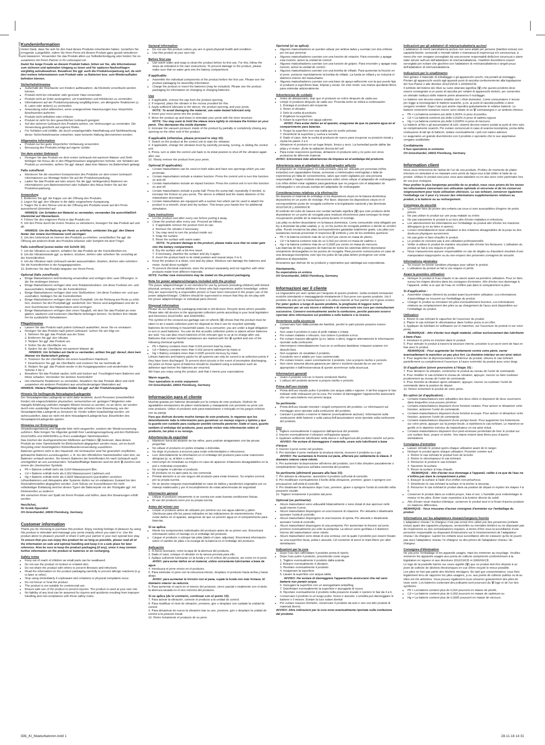1604-007-005
Kundeninformation
Vielen Dank, dass Sie sich für den Kauf dieses Produkts entschieden haben. Genießen Sie erregende Lustgefühle, indem Sie Ihren Penis mit diesem Produkt ganz gezielt stimulieren und massieren. Verwenden Sie das Produkt allein zur Selbstbefriedigung oder binden Sie es zusammen mit Ihrem Partner in Ihr Liebesspiel ein.
Damit Sie lange Freude an diesem Produkt haben, bitten wir Sie, alle Informationen zum sicheren und optimalen Umgang zu lesen und für späteres Nachschlagen sorgfältig aufzubewahren. Bewahren Sie ggf. auch die Produktverpackung auf, da sich dort weitere Informationen zum Produkt oder zu Batterien bzw. zum Wiederaufladen befinden können.
Sicherheitshinweise
Außerhalb der Reichweite von Kindern aufbewahren, da Kleinteile verschluckt werden können.
Produkt nicht bei erkrankter oder gereizter Haut verwenden.
Produkt nicht an Dritte weitergeben, um Krankheiten und Infektionen zu vermeiden.
Informationen auf der Produktverpackung sorgfältig lesen, um allergische Reaktionen (z. B. Latex oder andere) zu vermeiden.
Anwendung sofort abbrechen, wenn unangenehme Hautreizungen bzw. körperliche Beschwerden auftreten.
Produkt nicht tiefkühlen oder erhitzen.
Produkt ist nicht für den gewerblichen Gebrauch geeignet.
Auf den sicheren Gebrauch des Produkts achten, um Verletzungen zu vermeiden. Die Verwendung geschieht auf eigenes Risiko.
Für Schäden und Unfälle, die durch unsachgemäße Handhabung und Nichtbeachtung dieser Sicherheitshinweise entstehen, kann keinerlei Haftung übernommen werden.
Allgemeine Information
Produkt nur bei guter körperlicher Verfassung verwenden.
Benutzung des Produkts erfolgt auf eigene Gefahr.
Vor dem ersten Gebrauch
Reinigen Sie das Produkt vor dem ersten Gebrauch mit warmem Wasser und Seife. Befolgen Sie hierzu die in den Pflegehinweisen angegebenen Schritte. Um Schäden am Produkt zu vermeiden, achten Sie ggf. darauf, dass kein Wasser ins Batteriefach gelangt.
Falls zutreffend:
Montieren Sie die einzelnen Komponenten des Produkts vor dem ersten Gebrauch. Informationen zur Montage finden Sie auf der Produktverpackung.
Laden Sie das Produkt auf oder setzen Sie die (ggf. beiliegenden) Batterien ein. Informationen zum Batteriewechsel oder Aufladen des Akkus finden Sie auf der Produktverpackung.
Anwendung
1. Entfernen Sie ggf. die Kappe von der Öffnung des Produkts.
2. Legen Sie ggf. den Vibrator in die dafür vorgesehene Aussparung.
3. Tragen Sie in den Sleeve und an der Öffnung des Produkts sowie auf den Penis ausreichend Gleitmittel auf.
HINWEIS: Um Schäden am Material zu vermeiden, verwenden Sie ausschließlich Gleitmittel auf Wasserbasis.
4. Führen Sie den erigierten Penis in das Produkt ein.
5. Um den Penis durch die innere Struktur zu stimulieren, bewegen Sie das Produkt auf und ab.
HINWEIS: Um die Reibung am Penis zu erhöhen, umfassen Sie ggf. den Sleeve fester. Der innere Durchmesser wird verringert.
6. Um den Unterdruck im Inneren des Produkts zu erhöhen, verschließen Sie ggf. die Öffnung am anderen Ende des Produkts teilweise oder komplett mit dem Finger.
Falls zutreffend (sonst weiter mit Schritt 10):
7. Um die Vibration zu starten, schalten Sie das Produkt an der Kontrolleinheit ein.
8. Um die Vibrationsstufe ggf. zu ändern, drücken, drehen oder schieben Sie vorsichtig an der Kontrolleinheit.
9. Um die Vibration nach Gebrauch wieder auszuschalten, drücken, drehen oder schieben Sie die Kontrolleinheit in die Ausgangsposition.
10. Entfernen Sie das Produkt langsam von Ihrem Penis.
Optional (falls zutreffend):
Einige Masturbatoren sind beidseitig verwendbar und verfügen über zwei Öffnungen, in die Sie eindringen können.
Einige Masturbatoren verfügen über eine Rotationsfunktion. Um diese Funktion ein- und auszuschalten, betätigen Sie die Kontrolleinheit.
Einige Masturbatoren verfügen über eine Stoßfunktion. Um diese Funktion ein- und aus-zuschalten, betätigen Sie die Kontrolleinheit.
Einige Masturbatoren verfügen über einen Pumpball. Um die Reibung am Penis zu erhö-hen, drücken Sie den Pumpball ggf. wiederholt. Der Sleeve wird aufgeblasen und der in-nere Durchmesser des Masturbators wird verringert.
Einige Masturbatoren verfügen über einen Saugfuß, mit dem Sie das Produkt an einer glatten, sauberen und trockenen Oberfläche befestigen können. So bleiben Ihre Hände frei für zusätzliche Stimulationen.
Pflegehinweise
Lassen Sie das Produkt nach jedem Gebrauch auskühlen, bevor Sie es verstauen.
Reinigen Sie das Produkt nach jedem Gebrauch. Gehen Sie wie folgt vor:
1. Nehmen Sie ggf. das Produkt aus der Dose.
2. Entfernen Sie ggf. den Vibrator.
3. Stülpen Sie ggf. das Produkt um.
4. Seifen Sie die Oberfläche ein.
5. Spülen Sie die Oberfläche mit warmem Wasser ab.
HINWEIS: Um Schäden am Gerät zu vermeiden, achten Sie ggf. darauf, dass kein Wasser ins Batteriefach gelangt.
6. Trocknen Sie die Oberfläche mit einem fusselfreien Handtuch.
7. Desinfizieren Sie ggf. die Oberfläche und trocknen Sie sie nochmals ab.
8. Stülpen Sie ggf. das Produkt wieder in die Ausgangsposition und wiederholen Sie Schritte 4 bis 6.
Bewahren Sie das Produkt sauber, kühl und trocken auf. Feuchtigkeit kann Batterien und Motor schaden. Vermeiden Sie direktes Sonnenlicht!
Um chemische Reaktionen zu vermeiden, bewahren Sie das Produkt allein und nicht zusammen mit anderen Produkten aus verschiedenartigen Materialien auf.
HINWEIS: Weitere Pflegehinweise finden Sie ggf. auf der Produktverpackung.
Hinweis für beiliegende Netzadapter/Ladegeräte
Der Netzadapter/das Ladegerät ist nicht dafür bestimmt, durch Personen (einschließlich Kinder) mit eingeschränkten physischen, sensorischen od. geistigen Fähigkeiten oder mangels Erfahrung und/oder mangels Wissen benutzt zu werden, es sei denn, sie werden durch eine zuständige Person beaufsichtigt oder erhielten eine Einweisung, wie der Netzadapter/das Ladegerät zu benutzen ist. Kinder sollten beaufsichtigt werden, um sicherzustellen, dass sie nicht mit dem Netzadapter/Ladegerät bzw. Einzelteilen des Netzadapters/Ladegeräts spielen.
Hinweise zur Entsorgung
Verpackungsmaterial und Altgeräte bitte nicht wegwerfen, sondern der Wiederverwertung zuführen. Bitte bringen Sie Altgeräte gemäß Ihrer Landesgesetzgebung und den Richtlinien 2012/19/EG und 2006/66/EG zu Ihren zuständigen Sammelpunkten.
Das Zeichen der durchgestrichenen Mülltonne auf Rädern (🗑) bedeutet, dass dieses Produkt an einer Sammelstelle für Elektroschrott abgegeben werden muss, um es durch Recycling einer bestmöglichen Rohstoffwiederverwendung zuzuführen.
Batterien gehören nicht in den Hausmüll. Als Verbraucher sind Sie gesetzlich verpflichtet, gebrauchte Batterien zurückzugeben, z. B. bei den öffentlichen Sammelstellen oder dort, wo Batterien verkauft werden. Sie können Batterien der betreffenden Art nach Gebrauch auch unentgeltlich an uns zurücksenden. Schadstoffhaltige Batterien sind mit dem 🗑-Zeichen und einem der chemischen Symbole
Pb = Batterie enthält mehr als 0,004 Masseprozent Blei,
Cd = Batterie enthält mehr als 0,002 Masseprozent Cadmium und
Hg = Batterie enthält mehr als 0,0005 Masseprozent Quecksilber versehen.
Lithiumbatterien und Akkupacks aller Systeme dürfen nur im entladenen Zustand bei den Rücknahmestellen abgegeben werden. Zum Schutz vor Kurzschlüssen bei nicht vollständiger Entladung sind bei diesen Typen die Batteriepole vor der Rückgabe ggf. mit Klebestreifen zu isolieren.
Wir wünschen Ihnen viel Spaß mit Ihrem Produkt und hoffen, dass Ihre Erwartungen erfüllt werden.
Herzlichst,
Ihr Erotik-Spezialist
OV-Grosshandel, 24933 Flensburg, Germany
Customer information
Thank you for choosing to purchase this product. Enjoy exciting feelings of pleasure by using this product to stimulate and massage your penis exactly where you want it to. Use the product alone to pleasure yourself or share it with your partner in your own special love play.
To ensure that you can enjoy this product for as long as possible, please read all of the information on safe and optimal handling and keep it in a safe place for later reference. Also be sure to keep the product packaging (if any), since it may contain further information on the product or batteries or on recharging.
Safety notes
Keep out of reach of children as small parts can be swallowed.
Do not use the product on broken or irritated skin.
Do not share the product with others to prevent illnesses and infections.
Read the information on the product packaging carefully to prevent allergic reactions (e.g. to latex or other).
Stop using immediately if unpleasant skin irritations or physical complaints occur.
Do not freeze or heat the product.
The product is not suitable for commercial use.
Ensure safe use of the product to prevent injuries. The product is used at your own risk.
No liability of any kind can be assumed for injuries and accidents resulting from improper handling and non-compliance with these safety notes.
General information
Do not use this product unless you are in good physical health and condition.
Use this product at your own risk.
Before first use
Use warm water and soap to clean the product before its first use. For this, follow the steps as indicated in the care instructions. To prevent damage to the product, please make sure that no water gets into the battery compartment.
If applicable:
Assemble the individual components of the product before the first use. Please see the product packaging for assembly information.
Charge the product or insert the batteries (may be included). Please see the product packaging for information on changing or charging batteries.
Use
1. If applicable, remove the cap from the product opening.
2. If required, place the vibrator in the recess provided for this.
3. Apply sufficient lubricant to the sleeve, the product opening, and your penis.
NOTE: To avoid damaging the material, use water-based lubricant only.
4. Insert your erect penis into the product.
5. Move the product up and down to stimulate your penis with the inner structure.
NOTE: You may want to hold the sleeve more tightly to increase the friction on your penis. This decreases the inside diameter.
6. Increase the vacuum pressure inside of the product by partially or completely closing any opening on the other end of the product.
If applicable (otherwise, please proceed to step 10):
7. Switch on the product at the control unit to start the vibration.
8. If applicable, change the vibration level by carefully pressing, turning, or sliding the control unit.
9. Press, turn or slide the control unit back to its initial position to shut off the vibration again after use.
10. Slowly remove the product from your penis.
Optional (if applicable):
Certain masturbators can be used on both sides and have two openings which you can penetrate.
Certain masturbators include a rotation function. Press the control unit to turn this function on and off.
Certain masturbators include an impact function. Press the control unit to turn this function on and off.
Certain masturbators include a pump ball. Press the pump ball, repeatedly if needed, to increase the friction on your penis. The sleeve is inflated and the inside diameter of the masturbator decreased.
Certain masturbators are equipped with a suction foot which can be used to attach the product to a smooth, clean and dry surface. This keeps your hands free for additional stimulation.
Care instructions
Let the product cool after every use before putting it away.
Clean the product after every use. Proceed as follows:
1. If applicable remove the product from its can.
2. Remove the vibrator if necessary.
3. You may need to turn the product inside out.
4. Soap the surface.
5. Rinse the surface with warm water.
NOTE: To prevent damage to the product, please make sure that no water gets into the battery compartment.
6. Dry the surface with a lint-free towel.
7. If necessary, disinfect the surface and dry it again.
8. Invert the product back to its initial position and repeat steps 4 to 6.
Keep the product in a clean, cool and dry place. Moisture can damage the batteries and motor. Avoid direct sunlight!
To prevent chemical reactions, store the product separately and not together with other products made from different materials.
NOTE: Further care instructions may be stated on the product packaging.
Note for power adapters/chargers included with the product
The power adapter/charger is not intended for use by persons (including children) with limited physical, sensory, or mental abilities or those who lack experience and/or knowledge, unless they are supervised by a responsible person or have been instructed in the proper use of the power adapter/charger. Children should be supervised to ensure that they do not play with the power adapter/charger or individual parts thereof.
Disposal information
Please do not discard the packaging material or old devices. Recycle items where possible. Please take old devices to the appropriate collection points according to your local legislation and Directives 2012/19/EC and 2006/66/EC.
The symbol of the crossed-out garbage can on wheels (🗑) shows that this product must be taken to an e-waste collection point for disposal so that it can be recycled optimally.
Batteries do not belong in household waste. As a consumer, you are under a legal obligation to turn in used batteries. You can do this at public collection points or places where batteries are sold. You can also return batteries of the relevant type to us at no charge after use. Batteries that contain harmful substances are marked with the 🗑 symbol and one of the following chemical symbols:
Pb = Battery contains more than 0.004 percent lead by mass,
Cd = Battery contains more than 0.002 percent cadmium by mass or
Hg = Battery contains more than 0.0005 percent mercury by mass.
Lithium batteries and battery packs for all systems can only be turned in at collection points if they have been discharged. To prevent short-circuits in the event of incomplete discharging, the poles on these types of batteries should be insulated using a substance such as adhesive tape before the batteries are returned.
We hope you enjoy using the product, and that it meets your expectations.
Warm regards,
Your specialists in erotic enjoyment
OV-Grosshandel, 24933 Flensburg, Germany
Información para el cliente
Muchas gracias por haberse decantado por la compra de este producto. Disfrute de agradables sensaciones de placer estimulando y masajeando con precisión su pene con este producto. Utilice el producto solo para masturbarse o inclúyalo en los juegos eróticos con su pareja.
Para que disfrute durante mucho tiempo de este producto, le rogamos que lea detenidamente toda la información para garantizar un manejo seguro y óptimo y que la guarde con cuidado para cualquier posible consulta posterior. Dado el caso, guarde también el embalaje del producto, pues puede incluir más información sobre el producto, las pilas o su recarga.
Advertencias de seguridad
Mantener fuera del alcance de los niños, pues podrían atragantarse con las piezas pequeñas.
No utilizar el producto en pieles irritadas o doloridas.
No dejar el producto a terceros para evitar enfermedades e infecciones.
Leer detenidamente la información en el embalaje del producto para evitar reacciones alérgicas (p. ej. al látex u otros).
Interrumpir de inmediato su empleo en caso de aparecer irritaciones desagradables en la piel o molestias corporales.
No congelar ni calentar el producto.
El producto no es apto para su uso comercial.
Prestar atención a un uso seguro del producto para evitar lesiones. Su empleo correrá por su propia cuenta.
No se asume ninguna responsabilidad en caso de daños y accidentes originados por un manejo inadecuado y por el incumplimiento de estas advertencias de seguridad.
Información general
Utilizar el producto únicamente si se cuenta con unas buenas condiciones físicas.
El uso del producto corre por su propia cuenta.
Antes del primer uso
Limpie el producto antes de utilizarlo por primera vez con agua caliente y jabón. Obedezca para ello los pasos indicados en las indicaciones de mantenimiento. Para evitar daños en el aparato, asegúrese de que no penetre agua en el compartimento para baterías.
Si se aplica:
Monte los componentes individuales del producto antes de su primer uso. Encontrará información sobre el montaje en el embalaje del producto.
Cargue el producto o coloque las pilas (dado el caso, adjuntas). Encontrará información sobre el cambio de pilas o la recarga de la batería en el embalaje del producto.
Aplicación
1. Si fuera necesario, retire la tapa de la abertura del producto.
2. Dado el caso, coloque el vibrador en la ranura prevista para ello.
3. Aplique suficiente lubricante en la funda y en el orificio del producto, así como en el pene.
AVISO: para evitar daños en el material, utilice únicamente lubricantes a base de agua.
4. Introduzca el pene erecto en el producto.
5. Para estimular el pene con la estructura interior, desplace el producto hacia arriba y hacia abajo.
AVISO: para aumentar la fricción con el pene, sujete la funda con más firmeza. El diámetro interior se reducirá.
6. Para aumentar el vacío en el interior del producto, cierre parcial o totalmente con el dedo la abertura situada en el otro extremo del producto.
Si se aplica (de lo contrario, continuar con el punto 10):
7. Para activar la vibración, conecte el producto a la unidad de control.
8. Para modificar el nivel de vibración, presione, gire o desplace con cuidado la unidad de control.
9. Para desactivar de nuevo la vibración tras su uso, presione, gire o desplace la unidad de control a la posición inicial.
10. Retire lentamente el producto de su pene.
Opcional (si se aplica):
Algunos masturbadores se pueden utilizar por ambos lados y cuentan con dos orificios por los que penetrar.
Algunos masturbadores cuentan con una función de rotación. Para encender y apagar esta función, active la unidad de control.
Algunos masturbadores cuentan con una función de golpeo. Para encender y apagar esta función, active la unidad de control.
Algunos masturbadores cuentan con una bomba de inflado. Para aumentar la fricción en el pene, presione repetidamente la bomba de inflado. La funda se inflará y se reducirá el diámetro interior del masturbador.
Algunos masturbadores cuentan con una base de apoyo adherente con la que puede fijar el producto a superficies lisas, limpias y secas. De este modo, sus manos quedarán libres para estimular adicionalmente.
Advertencias de cuidado
Antes de almacenarlo, deje que el producto se enfríe después de cada uso.
Limpie el producto después de cada uso. Proceda como se indica a continuación:
1. Extraiga el producto del recipiente.
2. Retire el vibrador.
3. Dele la vuelta al producto.
4. Enjabone la superficie.
5. Aclare la superficie con aguja caliente.
AVISO: Para evitar daños en el aparato, asegúrese de que no penetre agua en el compartimento para baterías.
6. Seque la superficie con una toalla que no suelte pelusas.
7. Desinfecte la superficie y vuelva a secarla.
8. Dado el caso, dele la vuelta al producto de nuevo para recuperar su posición inicial y repita los pasos 4 a 6.
Almacene el producto en un lugar limpio, fresco y seco. La humedad puede dañar las pilas y el motor. ¡Evite la radiación directa del sol!
Para evitar reacciones químicas, almacene el producto solo y no junto con otros productos de diferente material.
AVISO: Encontrará más advertencias de limpieza en el embalaje del producto.
Advertencia para el adaptador de red/cargador adjunto
El adaptador de red/cargador no está pensado para ser utilizado por personas (niños incluidos) con capacidades físicas, sensorias o intelectuales restringidas o falta de experiencia y/o falta de conocimientos, salvo que estén vigilados por una persona responsable o hayan recibido instrucciones sobre cómo utilizar el adaptador de red/cargador. Los niños deben estar vigilados para garantizar que no jueguen con el adaptador de red/cargador o con piezas sueltas del adaptador de red/cargador.
Consideraciones relativas a la eliminación
No deposite el material de embalaje ni los dispositivos viejos en la basura doméstica, deposítelos en un punto de reciclaje. Por favor, deposite los dispositivos viejos en el correspondiente punto de recogida conforme a la legislación nacional y las directivas 2012/19/CE y 2006/66/CE.
El símbolo del cubo de basura con ruedas tachado significa (🗑) que este producto debe depositarse en un punto de recogida para residuos electrónicos para conseguir la mejor recuperación posible de la materia prima durante el reciclaje.
Las pilas no deben depositarse en la basura doméstica. Como consumidor está obligado por ley a depositar las pilas usadas, p. ej. en los puntos de recogida públicos o donde se venden pilas. Puede enviarnos las pilas correspondientes gastadas totalmente gratis. Las pilas con sustancias nocivas presentan el respectivo 🗑 símbolo y uno de los símbolos químicos:
Pb = la batería contiene más de un 0,004 por ciento en masa de plomo,
Cd = la batería contiene más de un 0,002 por ciento en masa de cadmio o
Hg = la batería contiene más de un 0,0005 por ciento en masa de mercurio.
Las baterías de litio y paquetes de baterías de todos los sistemas deben depositarse únicamente descargadas en los puntos de recogida. Para prevenir cortocircuitos en caso de una descarga incompleta, este tipo los polos de las pilas deben protegerse con cinta adhesiva al depositarlos.
Deseamos que disfrute de su producto y esperamos que satisfaga sus expectativas.
Atentamente,
Su especialista en erótica
OV-Grosshandel, 24933 Flensburg, Germany
Informazioni per il cliente
La ringraziamo per aver optato per l'acquisto di questo prodotto. Goda eccitanti sensazioni erotiche stimolando e massaggiando miratamente il Suo pene con questo prodotto. Usi il prodotto da solo per la masturbazione o lo utilizzi insieme al Suo partner per il gioco erotico.
Per poter godere a lungo di questo prodotto, la preghiamo di leggere tutte le informazioni per un uso sicuro e ottimale e di conservarle con cura per consultazioni successive. Conservi eventualmente anche la confezione, perché possono esservi riportate altre informazioni sul prodotto o sulle batterie e la ricarica.
Avvertenze sulla sicurezza
Conservare fuori dalla portata dei bambini, perché le parti piccole possono essere ingerite.
Non usare il prodotto in caso di pelle malata o irritata.
Per evitare malattie e infezioni, non cedere il prodotto a terzi.
Per evitare reazioni allergiche (p.es. lattice o altro), leggere attentamente le informazioni riportate sulla confezione.
Interrompere immediatamente l'uso se si verificano fastidiose irritazioni cutanee e/o disturbi fisici.
Non surgelare né riscaldare il prodotto.
Il prodotto non è adatto per l'uso commerciale.
Per evitare lesioni, usare correttamente il prodotto. Uso a proprio rischio e pericolo.
Non viene assunta alcuna garanzia per danni e incidenti causati da un uso non appropriato e dall'inosservanza di queste avvertenze sulla sicurezza.
Informazioni generali
Usare il prodotto solo se in buone condizioni fisiche,
L'utilizzo del prodotto avviene a proprio rischio e pericolo
Prima dell'uso iniziale
Prima dell'uso iniziale pulire il prodotto con acqua calda e sapone. A tal fine seguire le fasi indicate nelle indicazioni per la cura. Per evitare di danneggiare l'apparecchio assicurarsi che nel vano batterie non penetri acqua.
Se pertinente:
Prima dell'uso iniziale montare i singoli componenti del prodotto. Le informazioni sul montaggio sono riportate sulla confezione del prodotto.
Caricare il prodotto o inserire le batterie (eventualmente accluse). Informazioni sulla sostituzione delle batterie o sulla carica dell'accumulatore sono riportate sulla confezione del prodotto.
Uso
1. Togliere eventualmente il cappuccio dall'apertura del prodotto.
2. Inserire eventualmente il vibratore nell'apposito spazio.
3. Applicare sufficiente lubrificante nella sleeve e sull'apertura del prodotto nonché sul pene.
AVVISO: Per evitare di danneggiare il materiale, usare solo lubrificanti a base d'acqua.
4. Inserire il pene eretto nel prodotto.
5. Per stimolare il pene mediante la struttura interna, muovere il prodotto su e giù.
AVVISO: Per aumentare la frizione sul pene, afferrare più saldamente la sleeve. Il diametro interno viene ridotto.
6. Per aumentare la depressione all'interno del prodotto, con il dito chiudere parzialmente o completamente l'apertura sull'altra estremità del prodotto.
Se pertinente (altrimenti passare alla fase 10):
7. Per attivare la vibrazione, accendere il prodotto sull'unità di controllo.
8. Per modificare eventualmente il livello della vibrazione, premere, girare o spingere con precauzione sull'unità di controllo.
9. Per disattivare la vibrazione dopo l'uso, premere, girare o spingere l'unità di controllo nella posizione iniziale.
10. Togliere lentamente il prodotto dal pene.
Optional (se pertinente):
Alcuni masturbatori sono utilizzabili bilateralmente e sono dotati di due aperture nelle quali inserire il pene.
Alcuni masturbatori dispongono un una funzione di rotazione. Per attivarla o disattivarla azionare l'unità di controllo.
Alcuni masturbatori dispongono di una funzione di spinta. Per attivarla o disattivarla azionare l'unità di controllo.
Alcuni masturbatori dispongono di una pompetta. Per aumentare la frizione sul pene, premere eventualmente più volte la pompetta. La sleeve viene gonfiata e il diametro interno del masturbatore viene ridotto.
Alcuni masturbatori sono dotati di una ventosa, con la quale il prodotto può essere fissato su una superficie liscia, pulita e asciutta. Ciò consente di avere le mani libere per altre stimolazioni.
Indicazioni per la cura
Dopo l'uso fare raffreddare il prodotto prima di riporlo.
Dopo l'uso pulire il prodotto, procedendo come segue:
1. Togliere eventualmente il prodotto dalla scatola.
2. Estrarre eventualmente il vibratore.
3. Rivoltare eventualmente il prodotto.
4. Insaponare la superficie.
5. Lavare la superficie con acqua calda.
AVVISO: Per evitare di danneggiare l'apparecchio assicurarsi che nel vano batterie non penetri acqua.
6. Asciugare la superficie con un asciugamano antipilling.
7. Disinfettare eventualmente la superficie e asciugarla di nuovo.
8. Riportare eventualmente il prodotto nella posizione iniziale e ripetere le fasi da 4 a 6.
Conservare il prodotto in un luogo pulito, fresco e asciutto. L'umidità può danneggiare le batterie e il motore. Evitare la luce solare diretta!
Per evitare reazioni chimiche, conservare il prodotto da solo e non con altri prodotti di materiali diversi.
AVVISO: Altre indicazioni per la cura sono eventualmente riportate sulla confezione del prodotto.
Indicazioni per gli adattatori di rete/caricabatteria acclusi
L'adattatore di rete/il caricabatteria acclusi non sono adatti per persone (bambini inclusi) con capacità fisiche, sensoriali o mentali ridotte o mancanza di esperienza e/o conoscenza, a meno che non vengano sorvegliate da una persone responsabili della loro sicurezza o siano state istruite sull'uso dell'adattatore di rete/caricabatteria. I bambini dovrebbero essere sorvegliati per evitare che giochino con l'adattatore di rete/caricabatteria o singoli pezzi dell'adattatore di rete/caricabatteria.
Indicazioni per lo smaltimento
Non gettare il materiale di imballaggio e gli apparecchi vecchi, ma portarli al riciclaggio. Portare gli apparecchi vecchi agli appositi punti di raccolta conformemente alla legislazione del Suo Paese e alle direttive 2012/19/CE e 2006/66/CE.
Il simbolo del bidone dei rifiuti su ruote sbarrato significa (🗑) che questo prodotto deve essere consegnato a un punto di raccolta per rottami di apparecchi elettrici, per consentire un ottimale riutilizzo delle materie prime attraverso il riciclaggio.
Le batterie non devono essere smaltite con i rifiuti domestici. Come consumatore è tenuto per legge a riconsegnare le batterie scariche, p.es. ai punti di raccolta pubblici o dove vengono vendute. Dopo l'uso può anche rispedirci gratuitamente le relative batterie. Le batterie contenenti sostanze nocive sono dotate di un 🗑 contrassegno e un simbolo chimico:
Pb = La batteria contiene più dello 0,004% in peso di piombo,
Cd = La batteria contiene più dello 0,002% in peso di cadmio oppure
Hg = La batteria contiene più dello 0,0005% in peso di mercurio.
Le batterie al litio e gli accumulatori di tutti i sistemi devono essere portati ai punti di ritiro solo se completamente scarichi. Per evitare cortocircuiti in caso di scarica incompleta, prima della restituzione di tali tipi di batterie, isolare eventualmente i poli con nastro adesivo.
Le auguriamo un grande divertimento con il prodotto e speriamo che le sue aspettative vengano soddisfatte.
Cordialmente
Il Suo specialista in erotismo
OV-Grosshandel, 24933 Flensburg, Germany
Information client
Nous vous remercions de l'achat de l'un de nos produits. Profitez de moments de plaisir intenses en stimulant et en massant votre pénis de façon tout à fait ciblée à l'aide de ce produit. Utilisez le produit seul pour vous auto-satisfaire ou en duo avec votre partenaire lors de vos jeux érotiques.
Pour profiter le plus longtemps possible de ce produit, nous vous prions de lire toutes les informations concernant son utilisation optimale et sécurisée et de les conserver soigneusement pour toute utilisation ultérieure. Le cas échéant, conserver également l'emballage car il peut s'y trouver des informations supplémentaires relatives au produit, à la batterie ou au rechargement.
Consignes de sécurité
Conserver hors de portée des enfants car ceux-ci sont susceptibles d'ingérer de petits pièces.
Ne pas utiliser le produit sur une peau malade ou irritée.
Ne pas transmettre le produit à un tiers afin d'éviter maladies et infections.
Lire attentivement les informations sur l'emballage du produit afin d'éviter les réactions allergiques (p.ex au latex et autres).
Cesser immédiatement toute utilisation si des irritations désagréables de la peau ou des douleurs physiques surviennent.
Ne pas geler ni faire chauffer le produit.
Le produit ne convient pas à une utilisation professionnelle.
Veiller à utiliser le produit de manière sécurisée afin d'éviter les blessures. L'utilisation du produit se fait à vos risques et périls.
Nous n'assumerons aucune responsabilité en cas de dégâts ou d'accident résultant d'une manipulation inappropriée ou du non-respect des présentes consignes de sécurité.
Informations générales
Se trouver en bonne condition physique pour utiliser le produit.
L'utilisation du produit se fait à vos risques et périls.
Avant la première utilisation
Nettoyer le produit à l'eau chaude et au savon avant sa première utilisation. Pour ce faire, suivez les étapes décrites dans les consignes d'entretien. Afin d'éviter tout dommage à l'appareil, veiller à ce que de l'eau ne s'infiltre pas dans le compartiment à piles.
Si d'application :
Assembler chaque élément du produit avant la première utilisation. Les informations d'assemblage se trouvent sur l'emballage du produit.
Charger le produit ou introduire les piles éventuellement fournies. Les informations relatives au remplacement des piles ou au chargement de l'accu sont disponibles sur l'emballage du produit.
Utilisation
1. Retirer le cas échéant le capuchon de l'ouverture du produit.
2. Placer le cas échéant le vibromasseur dans l'orifice prévu à cet effet.
3. Appliquer du lubrifiant en suffisance sur le manchon, sur l'ouverture du produit et sur votre pénis.
REMARQUE : Afin d'éviter tout dégât matériel, utiliser exclusivement des lubrifiants à base d'eau.
4. Introduire le pénis en érection dans le produit.
5. Pour stimuler le produit à travers la structure interne, procéder à un va-et-vient de haut en bas avec le produit.
REMARQUE : Pour augmenter les frottements contre votre pénis, serrer éventuellement le manchon un peu plus fort. Le diamètre intérieur en est ainsi réduit.
6. Pour augmenter la dépressurisation à l'intérieur du produit, obturez le cas échéant partiellement ou complètement l'ouverture à l'autre extrémité du produit avec votre doigt.
Si d'application (sinon poursuivre à l'étape 10) :
7. Pour démarrer la vibration, enclencher le produit au niveau de l'unité de commande.
8. Pour modifier le cas échéant le niveau de vibration, appuyer, tourner ou faire coulisser prudemment au niveau de l'unité de commande.
9. Pour éteindre la vibration après utilisation, appuyer, tourner ou coulisser l'unité de commande dans la position de départ.
10. Retirer lentement le produit de votre pénis.
En option (si d'application) :
Certains masturbateurs sont utilisables des deux côtés et disposent de deux ouvertures dans lesquelles vous pouvez pénétrer.
Certains masturbateurs disposent d'une fonction rotation. Pour activer et désactiver cette fonction, actionner l'unité de commande.
Certains masturbateurs disposent d'une fonction à-coups. Pour activer et désactiver cette fonction, actionner l'unité de commande.
Certains masturbateurs disposent d'une pompe-boule. Pour augmenter les frottements sur votre pénis, appuyer sur la pompe-boule, à répétitions le cas échéant. Le manchon se gonfle et le diamètre intérieur du masturbateur en est ainsi réduit.
Certains masturbateurs disposent d'un pied-ventouse permettant de fixer le produit sur une surface lisse, propre et sèche. Vos mains restent ainsi libres pour d'autres stimulations.
Consignes d'entretien
Laisser refroidir le produit après chaque utilisation avant de le ranger.
Nettoyer le produit après chaque utilisation. Procéder comme suit :
1. Retirer le cas échéant le produit hors de la boîte.
2. Retirer le vibromasseur le cas échéant.
3. Retourner le produit le cas échéant.
4. Savonner la surface.
5. Rincer la surface à l'eau chaude.
REMARQUE : Afin d'éviter tout dommage à l'appareil, veiller à ce que de l'eau ne s'infiltre pas dans le compartiment à piles.
6. Essuyer la surface à l'aide d'un chiffon non-pelucheux.
7. Désinfecter le cas échéant la surface et la sécher à nouveau.
8. Retourner le cas échéant le produit dans sa position de départ et répéter les étapes 4 à 6.
Conserver le produit dans un endroit propre, frais et sec. L'humidité peut endommager le moteur et les piles. Éviter toute exposition à la lumière directe du soleil.
Afin d'éviter toute réaction chimique, conserver le produit seul et à l'écart d'autres produits en matières différentes.
REMARQUE : Vous trouverez d'autres consignes d'entretien sur l'emballage du produit.
Informations sur les adaptateurs réseau/chargeurs fournis
L'adaptateur réseau / le chargeur n'est pas censé être utilisé par des personnes (enfants inclus) ayant des capacités physiques, sensorielles ou mentales limitées ou ne disposant pas de l'expérience ou des connaissances requises, à moins d'être sous la surveillance d'une personne responsable ou disposant d'instructions sur le fonctionnement de l'adaptateur réseau / du chargeur. Garder les enfants sous surveillance afin de s'assurer qu'ils ne jouent pas avec l'adaptateur réseau / le chargeur ou des pièces de l'adaptateur réseau / du chargeur.
Consignes d'élimination
Ne pas jeter l'emballage et les appareils usagés, mais les emmener au recyclage. Veuillez emmener les appareils usagés aux points de collecte compétents conformément à la législation en vigueur et aux directives 2012/19/CE et 2006/66/CE.
Le logo de la poubelle barrée sur roues signifie (🗑) que ce produit doit être déposé à un point de collecte de déchets électroniques en vue d'être recyclé le mieux possible.
Les piles ne font pas partie des déchets ménagers. En tant que consommateur, vous êtes légalement tenu de rapporter les piles usagées, p.ex. aux points de collecte publics ou là ou elles ont été achetées. Vous pouvez également nous retourner gratuitement des piles de toute sorte. Les batteries contenant des polluants sont pourvues du 🗑 logo et de l'un des symboles :
Pb = La batterie contient plus de 0,004 pourcent en masse de plomb,
Cd = La batterie contient plus de 0,002 pourcent en masse de cadmium ou
Hg = La batterie contient plus de 0,0005 pourcent en masse de mercure.
005_KI_Masturbatoren.indd 1 28.11.18 14:31